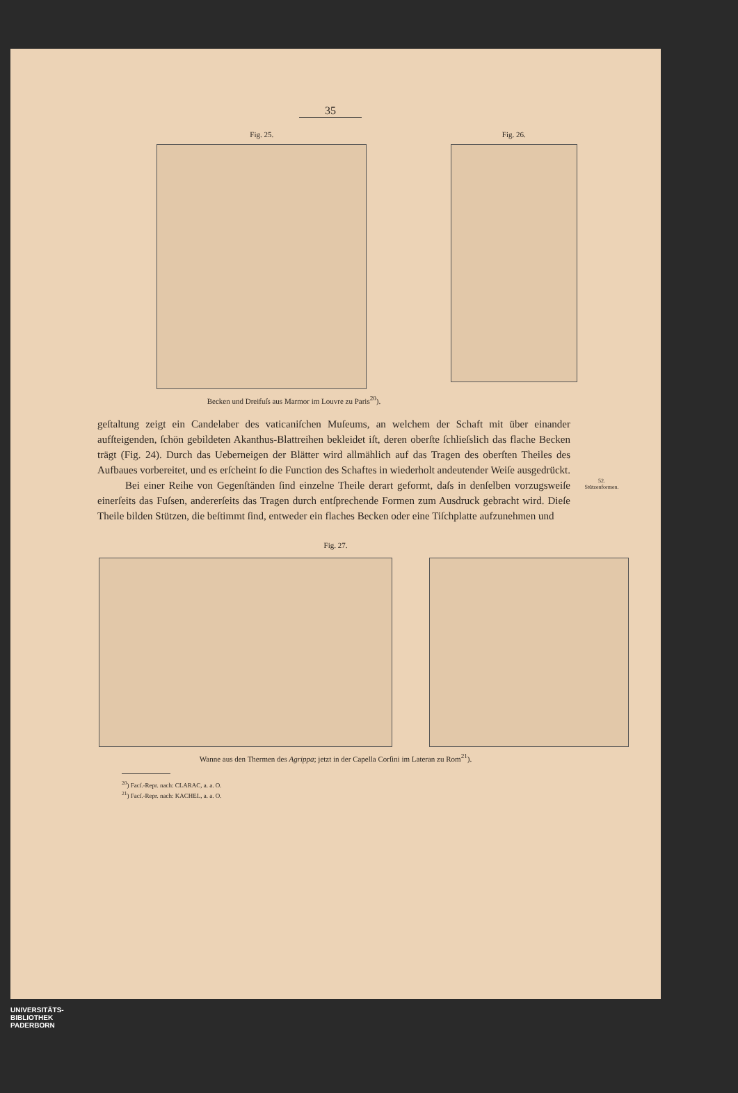35
Fig. 25. Fig. 26.
Becken und Dreifuſs aus Marmor im Louvre zu Paris<sup>20</sup>).
geſtaltung zeigt ein Candelaber des vaticaniſchen Muſeums, an welchem der Schaft mit über einander aufſteigenden, ſchön gebildeten Akanthus-Blattreihen bekleidet iſt, deren oberſte ſchlieſslich das flache Becken trägt (Fig. 24). Durch das Ueberneigen der Blätter wird allmählich auf das Tragen des oberſten Theiles des Aufbaues vorbereitet, und es erſcheint ſo die Function des Schaftes in wiederholt andeutender Weiſe ausgedrückt.
Bei einer Reihe von Gegenſtänden ſind einzelne Theile derart geformt, daſs in denſelben vorzugsweiſe einerſeits das Fuſsen, andererſeits das Tragen durch entſprechende Formen zum Ausdruck gebracht wird. Dieſe Theile bilden Stützen, die beſtimmt ſind, entweder ein flaches Becken oder eine Tiſchplatte aufzunehmen und
52.
Stützenformen.
Fig. 27.
Wanne aus den Thermen des Agrippa; jetzt in der Capella Corſini im Lateran zu Rom<sup>21</sup>).
<sup>20</sup>) Facſ.-Repr. nach: CLARAC, a. a. O.
<sup>21</sup>) Facſ.-Repr. nach: KACHEL, a. a. O.
UNIVERSITÄTS-
BIBLIOTHEK
PADERBORN